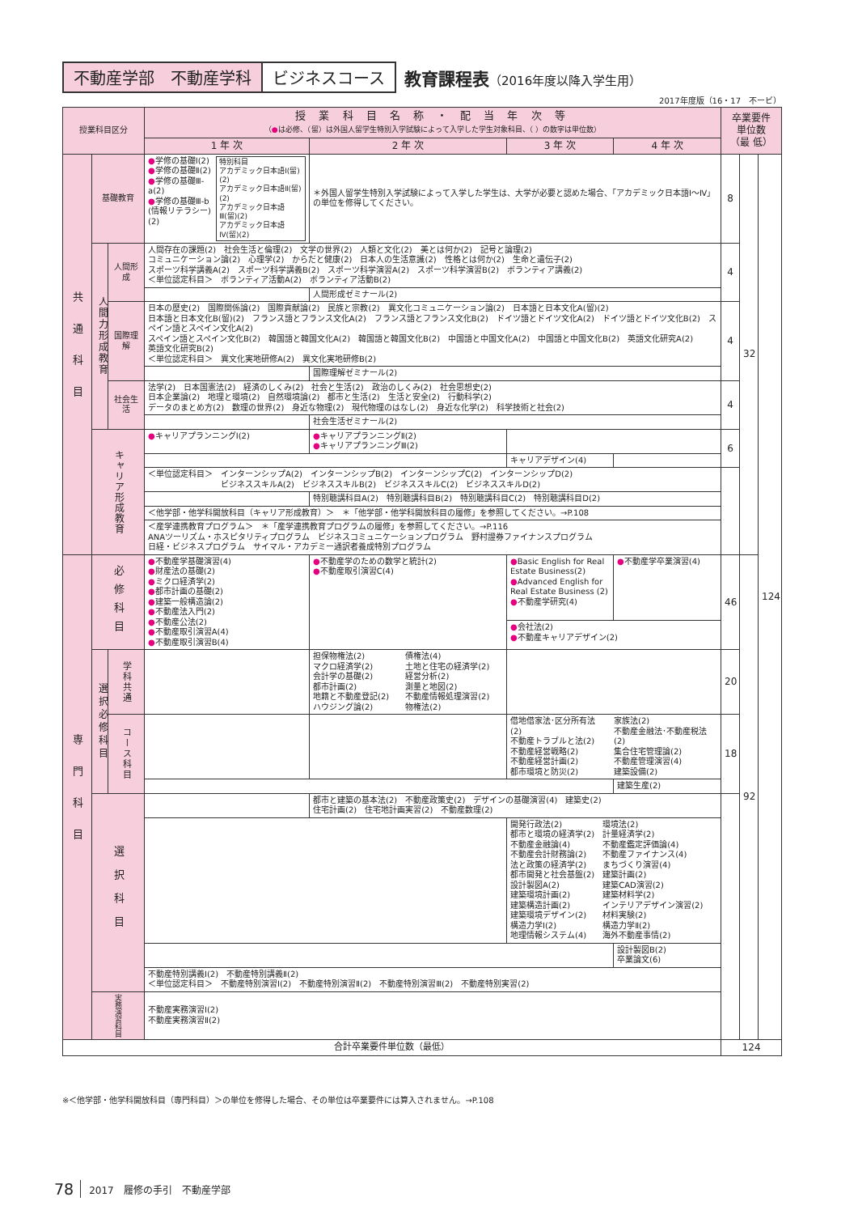不動産学部　不動産学科 ビジネスコース 教育課程表（2016年度以降入学生用）
2017年度版（16・17　不ービ）
| 授業科目区分 | | | 授 業 科 目 名 称 ・ 配 当 年 次 等 （ ● は必修、（留）は外国人留学生特別入学試験によって入学した学生対象科目、（ ）の数字は単位数） | | | | 卒業要件 単位数 （最 低） | | |
| --- | --- | --- | --- | --- | --- | --- | --- | --- | --- |
| | | | 1 年 次 | 2 年 次 | 3 年 次 | 4 年 次 | | | |
| 共通科目 | 基礎教育 | | ● 学修の基礎Ⅰ(2) ● 学修の基礎Ⅱ(2) ● 学修の基礎Ⅲ-a(2) ● 学修の基礎Ⅲ-b (情報リテラシー)(2) 特別科目 アカデミック日本語Ⅰ(留)(2) アカデミック日本語Ⅱ(留)(2) アカデミック日本語Ⅲ(留)(2) アカデミック日本語Ⅳ(留)(2) | ＊外国人留学生特別入学試験によって入学した学生は、大学が必要と認めた場合、「アカデミック日本語Ⅰ～Ⅳ」の単位を修得してください。 | | | 8 | 32 | 124 |
| | 人間力形成教育 | 人間形成 | 人間存在の課題(2) 社会生活と倫理(2) 文学の世界(2) 人類と文化(2) 美とは何か(2) 記号と論理(2) コミュニケーション論(2) 心理学(2) からだと健康(2) 日本人の生活意識(2) 性格とは何か(2) 生命と遺伝子(2) スポーツ科学講義A(2) スポーツ科学講義B(2) スポーツ科学演習A(2) スポーツ科学演習B(2) ボランティア講義(2) ＜単位認定科目＞ ボランティア活動A(2) ボランティア活動B(2) | | | | 4 | | |
| | | | | 人間形成ゼミナール(2) | | | | | |
| | | 国際理解 | 日本の歴史(2) 国際関係論(2) 国際貢献論(2) 民族と宗教(2) 異文化コミュニケーション論(2) 日本語と日本文化A(留)(2) 日本語と日本文化B(留)(2) フランス語とフランス文化A(2) フランス語とフランス文化B(2) ドイツ語とドイツ文化A(2) ドイツ語とドイツ文化B(2) スペイン語とスペイン文化A(2) スペイン語とスペイン文化B(2) 韓国語と韓国文化A(2) 韓国語と韓国文化B(2) 中国語と中国文化A(2) 中国語と中国文化B(2) 英語文化研究A(2) 英語文化研究B(2) ＜単位認定科目＞ 異文化実地研修A(2) 異文化実地研修B(2) | | | | 4 | | |
| | | | | 国際理解ゼミナール(2) | | | | | |
| | | 社会生活 | 法学(2) 日本国憲法(2) 経済のしくみ(2) 社会と生活(2) 政治のしくみ(2) 社会思想史(2) 日本企業論(2) 地理と環境(2) 自然環境論(2) 都市と生活(2) 生活と安全(2) 行動科学(2) データのまとめ方(2) 数理の世界(2) 身近な物理(2) 現代物理のはなし(2) 身近な化学(2) 科学技術と社会(2) | | | | 4 | | |
| | | | | 社会生活ゼミナール(2) | | | | | |
| | キャリア形成教育 | | ● キャリアプランニングⅠ(2) | ● キャリアプランニングⅡ(2) ● キャリアプランニングⅢ(2) | | | 6 | | |
| | | | | | キャリアデザイン(4) | | | | |
| | | | ＜単位認定科目＞ インターンシップA(2) インターンシップB(2) インターンシップC(2) インターンシップD(2) ビジネススキルA(2) ビジネススキルB(2) ビジネススキルC(2) ビジネススキルD(2) | | | | | | |
| | | | | 特別聴講科目A(2) 特別聴講科目B(2) 特別聴講科目C(2) 特別聴講科目D(2) | | | | | |
| | | | ＜他学部・他学科開放科目（キャリア形成教育）＞ ＊「他学部・他学科開放科目の履修」を参照してください。→P.108 | | | | | | |
| | | | ＜産学連携教育プログラム＞ ＊「産学連携教育プログラムの履修」を参照してください。→P.116 ANAツーリズム・ホスピタリティプログラム ビジネスコミュニケーションプログラム 野村證券ファイナンスプログラム 日経・ビジネスプログラム サイマル・アカデミー通訳者養成特別プログラム | | | | | | |
| 専門科目 | 必修科目 | | ● 不動産学基礎演習(4) ● 財産法の基礎(2) ● ミクロ経済学(2) ● 都市計画の基礎(2) ● 建築一般構造論(2) ● 不動産法入門(2) ● 不動産公法(2) ● 不動産取引演習A(4) ● 不動産取引演習B(4) | ● 不動産学のための数学と統計(2) ● 不動産取引演習C(4) | ● Basic English for Real Estate Business(2) ● Advanced English for Real Estate Business (2) ● 不動産学研究(4) | ● 不動産学卒業演習(4) | 46 | 92 | |
| | | | | | ● 会社法(2) ● 不動産キャリアデザイン(2) | | | | |
| | 選択必修科目 | 学科共通 | | 担保物権法(2) マクロ経済学(2) 会計学の基礎(2) 都市計画(2) 地籍と不動産登記(2) ハウジング論(2) 債権法(4) 土地と住宅の経済学(2) 経営分析(2) 測量と地図(2) 不動産情報処理演習(2) 物権法(2) | | | 20 | | |
| | | コース科目 | | | 借地借家法･区分所有法(2) 不動産トラブルと法(2) 不動産経営戦略(2) 不動産経営計画(2) 都市環境と防災(2) 家族法(2) 不動産金融法･不動産税法(2) 集合住宅管理論(2) 不動産管理演習(4) 建築設備(2) | | 18 | | |
| | | | | | | 建築生産(2) | | | |
| | 選択科目 | | | 都市と建築の基本法(2) 不動産政策史(2) デザインの基礎演習(4) 建築史(2) 住宅計画(2) 住宅地計画実習(2) 不動産数理(2) | | | | | |
| | | | | | 開発行政法(2) 都市と環境の経済学(2) 不動産金融論(4) 不動産会計財務論(2) 法と政策の経済学(2) 都市開発と社会基盤(2) 設計製図A(2) 建築環境計画(2) 建築構造計画(2) 建築環境デザイン(2) 構造力学Ⅰ(2) 地理情報システム(4) 環境法(2) 計量経済学(2) 不動産鑑定評価論(4) 不動産ファイナンス(4) まちづくり演習(4) 建築計画(2) 建築CAD演習(2) 建築材料学(2) インテリアデザイン演習(2) 材料実験(2) 構造力学Ⅱ(2) 海外不動産事情(2) | | | | |
| | | | | | | 設計製図B(2) 卒業論文(6) | | | |
| | | | 不動産特別講義Ⅰ(2) 不動産特別講義Ⅱ(2) ＜単位認定科目＞ 不動産特別演習Ⅰ(2) 不動産特別演習Ⅱ(2) 不動産特別演習Ⅲ(2) 不動産特別実習(2) | | | | | | |
| | 実務演習科目 | | 不動産実務演習Ⅰ(2) 不動産実務演習Ⅱ(2) | | | | | | |
| 合計卒業要件単位数（最低） | | | | | | | 124 | | |
※＜他学部・他学科開放科目（専門科目）＞の単位を修得した場合、その単位は卒業要件には算入されません。→P.108
78 2017　履修の手引　不動産学部